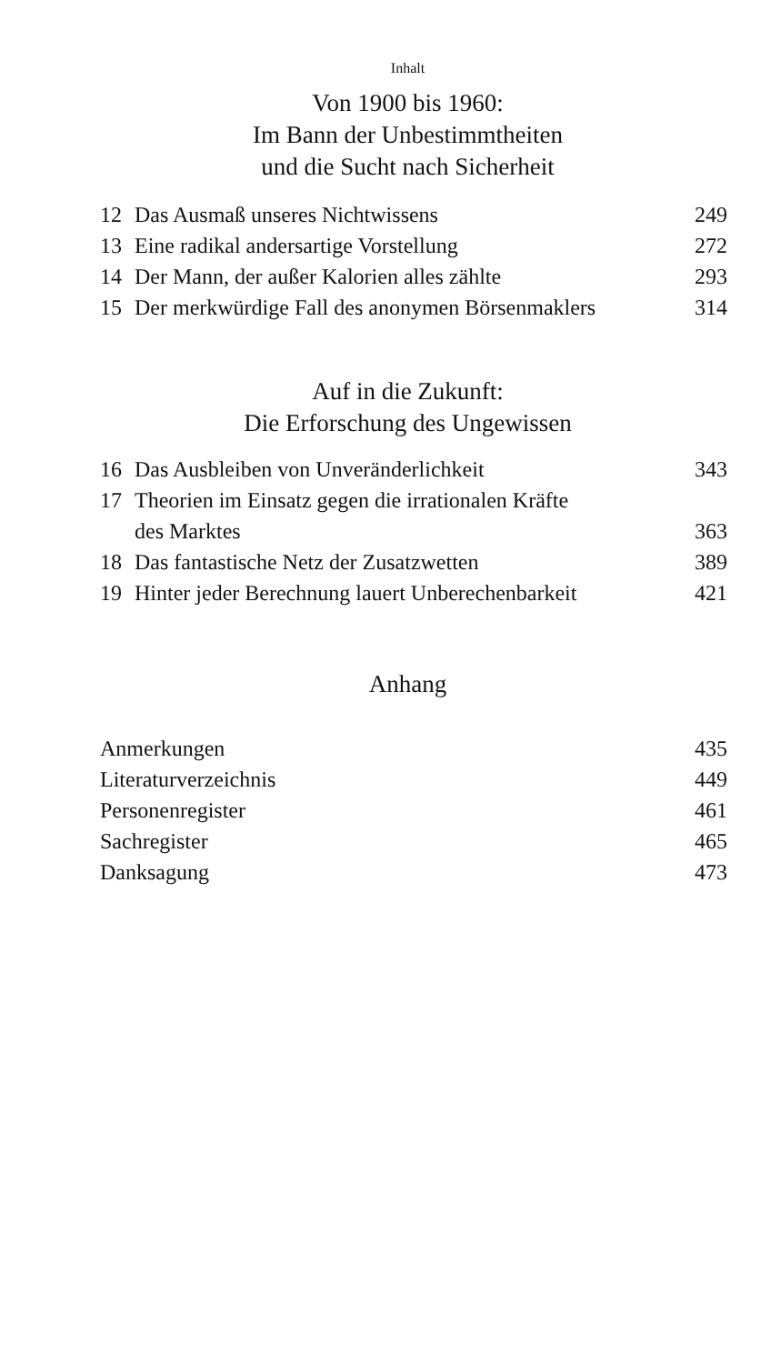Inhalt
Von 1900 bis 1960:
Im Bann der Unbestimmtheiten
und die Sucht nach Sicherheit
| 12 | Das Ausmaß unseres Nichtwissens | 249 |
| 13 | Eine radikal andersartige Vorstellung | 272 |
| 14 | Der Mann, der außer Kalorien alles zählte | 293 |
| 15 | Der merkwürdige Fall des anonymen Börsenmaklers | 314 |
Auf in die Zukunft:
Die Erforschung des Ungewissen
| 16 | Das Ausbleiben von Unveränderlichkeit | 343 |
| 17 | Theorien im Einsatz gegen die irrationalen Kräfte des Marktes | 363 |
| 18 | Das fantastische Netz der Zusatzwetten | 389 |
| 19 | Hinter jeder Berechnung lauert Unberechenbarkeit | 421 |
Anhang
| Anmerkungen | 435 |
| Literaturverzeichnis | 449 |
| Personenregister | 461 |
| Sachregister | 465 |
| Danksagung | 473 |